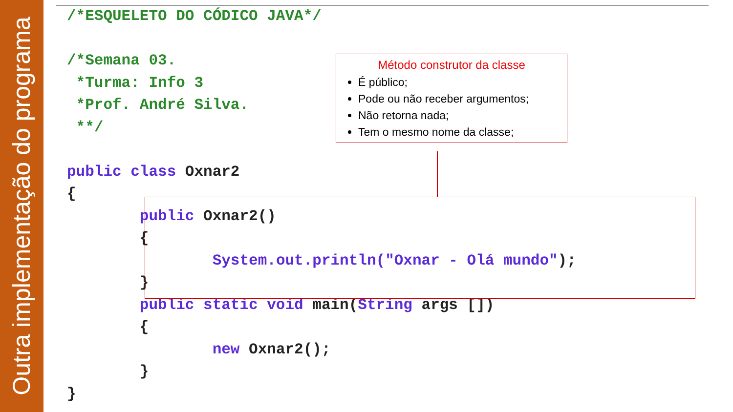Outra implementação do programa
/*ESQUELETO DO CÓDICO JAVA*/ /*Semana 03. *Turma: Info 3 *Prof. André Silva. **/ public class Oxnar2 { public Oxnar2() { System.out.println("Oxnar - Olá mundo"); } public static void main(String args []) { new Oxnar2(); } }
Método construtor da classe
É público;
Pode ou não receber argumentos;
Não retorna nada;
Tem o mesmo nome da classe;